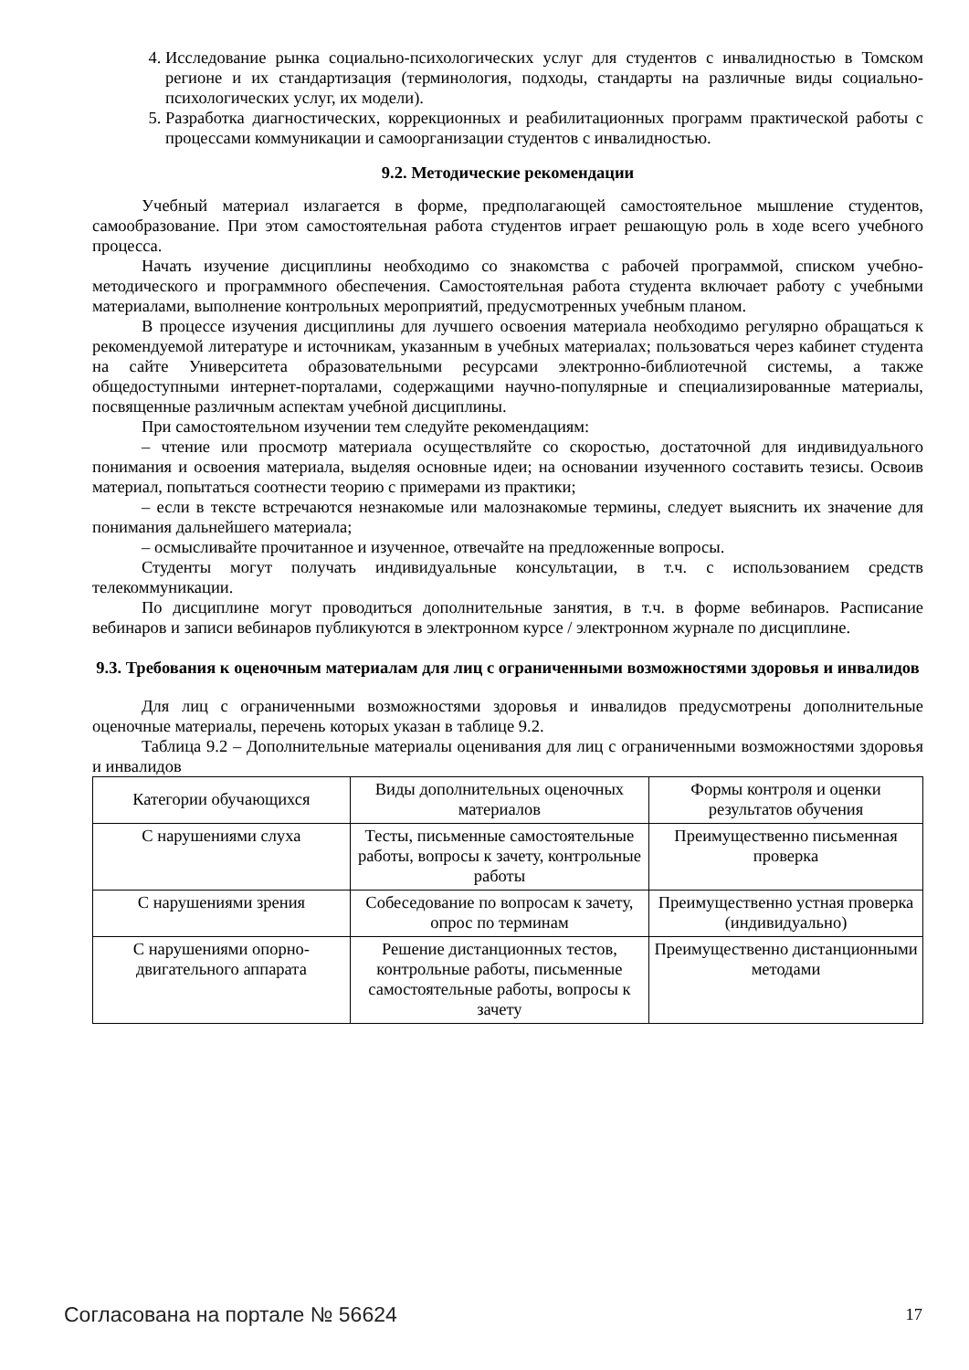4. Исследование рынка социально-психологических услуг для студентов с инвалидностью в Томском регионе и их стандартизация (терминология, подходы, стандарты на различные виды социально-психологических услуг, их модели).
5. Разработка диагностических, коррекционных и реабилитационных программ практической работы с процессами коммуникации и самоорганизации студентов с инвалидностью.
9.2. Методические рекомендации
Учебный материал излагается в форме, предполагающей самостоятельное мышление студентов, самообразование. При этом самостоятельная работа студентов играет решающую роль в ходе всего учебного процесса.
Начать изучение дисциплины необходимо со знакомства с рабочей программой, списком учебно-методического и программного обеспечения. Самостоятельная работа студента включает работу с учебными материалами, выполнение контрольных мероприятий, предусмотренных учебным планом.
В процессе изучения дисциплины для лучшего освоения материала необходимо регулярно обращаться к рекомендуемой литературе и источникам, указанным в учебных материалах; пользоваться через кабинет студента на сайте Университета образовательными ресурсами электронно-библиотечной системы, а также общедоступными интернет-порталами, содержащими научно-популярные и специализированные материалы, посвященные различным аспектам учебной дисциплины.
При самостоятельном изучении тем следуйте рекомендациям:
– чтение или просмотр материала осуществляйте со скоростью, достаточной для индивидуального понимания и освоения материала, выделяя основные идеи; на основании изученного составить тезисы. Освоив материал, попытаться соотнести теорию с примерами из практики;
– если в тексте встречаются незнакомые или малознакомые термины, следует выяснить их значение для понимания дальнейшего материала;
– осмысливайте прочитанное и изученное, отвечайте на предложенные вопросы.
Студенты могут получать индивидуальные консультации, в т.ч. с использованием средств телекоммуникации.
По дисциплине могут проводиться дополнительные занятия, в т.ч. в форме вебинаров. Расписание вебинаров и записи вебинаров публикуются в электронном курсе / электронном журнале по дисциплине.
9.3. Требования к оценочным материалам для лиц с ограниченными возможностями здоровья и инвалидов
Для лиц с ограниченными возможностями здоровья и инвалидов предусмотрены дополнительные оценочные материалы, перечень которых указан в таблице 9.2.
Таблица 9.2 – Дополнительные материалы оценивания для лиц с ограниченными возможностями здоровья и инвалидов
| Категории обучающихся | Виды дополнительных оценочных материалов | Формы контроля и оценки результатов обучения |
| --- | --- | --- |
| С нарушениями слуха | Тесты, письменные самостоятельные работы, вопросы к зачету, контрольные работы | Преимущественно письменная проверка |
| С нарушениями зрения | Собеседование по вопросам к зачету, опрос по терминам | Преимущественно устная проверка (индивидуально) |
| С нарушениями опорно-двигательного аппарата | Решение дистанционных тестов, контрольные работы, письменные самостоятельные работы, вопросы к зачету | Преимущественно дистанционными методами |
Согласована на портале № 56624 17